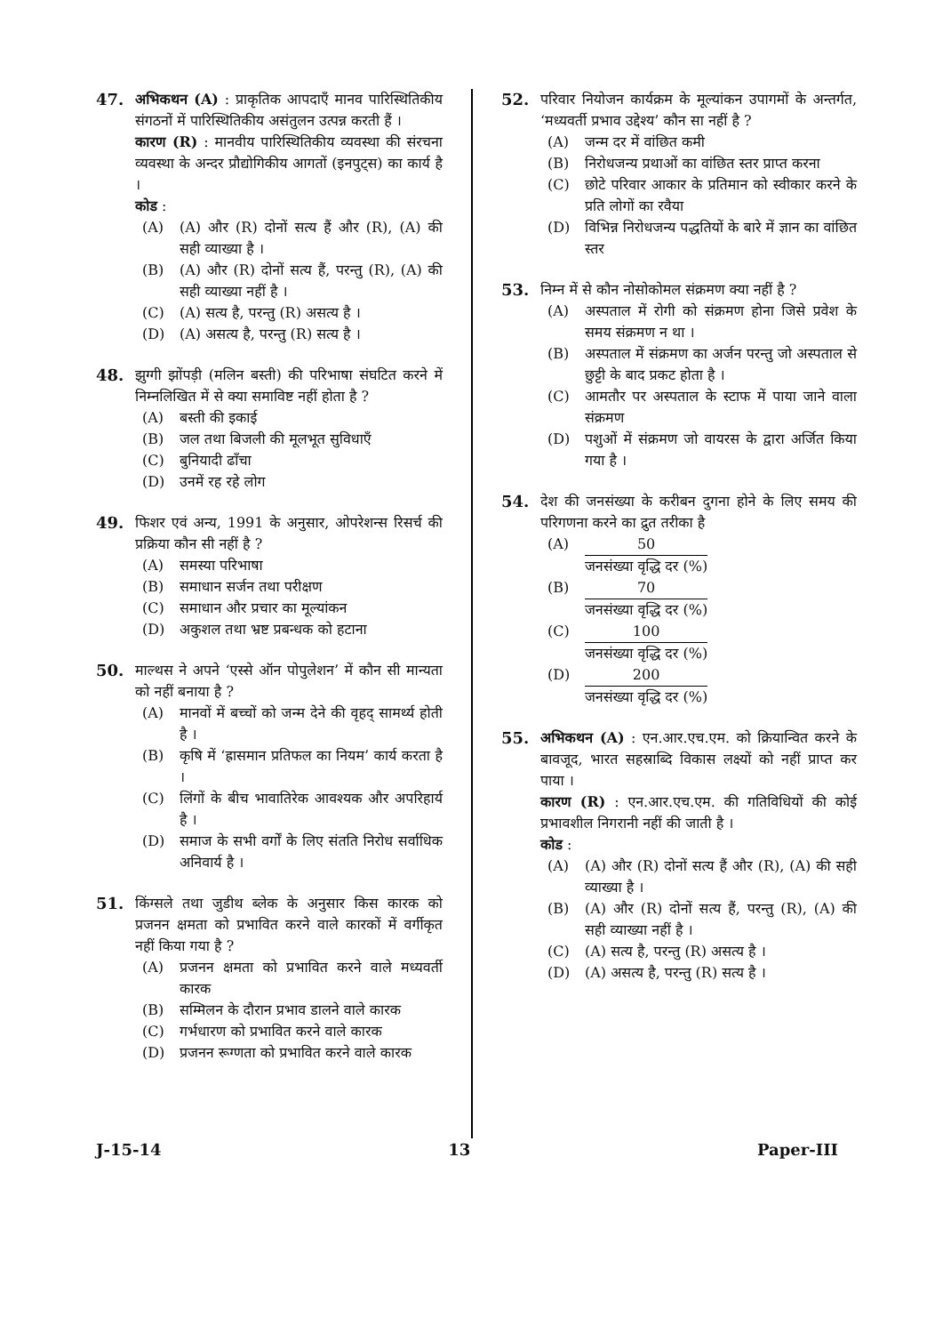47. अभिकथन (A) : प्राकृतिक आपदाएँ मानव पारिस्थितिकीय संगठनों में पारिस्थितिकीय असंतुलन उत्पन्न करती हैं ।
कारण (R) : मानवीय पारिस्थितिकीय व्यवस्था की संरचना व्यवस्था के अन्दर प्रौद्योगिकीय आगतों (इनपुट्स) का कार्य है ।
कोड :
(A) (A) और (R) दोनों सत्य हैं और (R), (A) की सही व्याख्या है ।
(B) (A) और (R) दोनों सत्य हैं, परन्तु (R), (A) की सही व्याख्या नहीं है ।
(C) (A) सत्य है, परन्तु (R) असत्य है ।
(D) (A) असत्य है, परन्तु (R) सत्य है ।
48. झुग्गी झोंपड़ी (मलिन बस्ती) की परिभाषा संघटित करने में निम्नलिखित में से क्या समाविष्ट नहीं होता है ?
(A) बस्ती की इकाई
(B) जल तथा बिजली की मूलभूत सुविधाएँ
(C) बुनियादी ढाँचा
(D) उनमें रह रहे लोग
49. फिशर एवं अन्य, 1991 के अनुसार, ओपरेशन्स रिसर्च की प्रक्रिया कौन सी नहीं है ?
(A) समस्या परिभाषा
(B) समाधान सर्जन तथा परीक्षण
(C) समाधान और प्रचार का मूल्यांकन
(D) अकुशल तथा भ्रष्ट प्रबन्धक को हटाना
50. माल्थस ने अपने ‘एस्से ऑन पोपुलेशन’ में कौन सी मान्यता को नहीं बनाया है ?
(A) मानवों में बच्चों को जन्म देने की वृहद् सामर्थ्य होती है ।
(B) कृषि में ‘ह्रासमान प्रतिफल का नियम’ कार्य करता है ।
(C) लिंगों के बीच भावातिरेक आवश्यक और अपरिहार्य है ।
(D) समाज के सभी वर्गों के लिए संतति निरोध सर्वाधिक अनिवार्य है ।
51. किंग्सले तथा जुडीथ ब्लेक के अनुसार किस कारक को प्रजनन क्षमता को प्रभावित करने वाले कारकों में वर्गीकृत नहीं किया गया है ?
(A) प्रजनन क्षमता को प्रभावित करने वाले मध्यवर्ती कारक
(B) सम्मिलन के दौरान प्रभाव डालने वाले कारक
(C) गर्भधारण को प्रभावित करने वाले कारक
(D) प्रजनन रूग्णता को प्रभावित करने वाले कारक
52. परिवार नियोजन कार्यक्रम के मूल्यांकन उपागमों के अन्तर्गत, ‘मध्यवर्ती प्रभाव उद्देश्य’ कौन सा नहीं है ?
(A) जन्म दर में वांछित कमी
(B) निरोधजन्य प्रथाओं का वांछित स्तर प्राप्त करना
(C) छोटे परिवार आकार के प्रतिमान को स्वीकार करने के प्रति लोगों का रवैया
(D) विभिन्न निरोधजन्य पद्धतियों के बारे में ज्ञान का वांछित स्तर
53. निम्न में से कौन नोसोकोमल संक्रमण क्या नहीं है ?
(A) अस्पताल में रोगी को संक्रमण होना जिसे प्रवेश के समय संक्रमण न था ।
(B) अस्पताल में संक्रमण का अर्जन परन्तु जो अस्पताल से छुट्टी के बाद प्रकट होता है ।
(C) आमतौर पर अस्पताल के स्टाफ में पाया जाने वाला संक्रमण
(D) पशुओं में संक्रमण जो वायरस के द्वारा अर्जित किया गया है ।
54. देश की जनसंख्या के करीबन दुगना होने के लिए समय की परिगणना करने का द्रुत तरीका है
(A) 50
जनसंख्या वृद्धि दर (%)
(B) 70
जनसंख्या वृद्धि दर (%)
(C) 100
जनसंख्या वृद्धि दर (%)
(D) 200
जनसंख्या वृद्धि दर (%)
55. अभिकथन (A) : एन.आर.एच.एम. को क्रियान्वित करने के बावजूद, भारत सहस्राब्दि विकास लक्ष्यों को नहीं प्राप्त कर पाया ।
कारण (R) : एन.आर.एच.एम. की गतिविधियों की कोई प्रभावशील निगरानी नहीं की जाती है ।
कोड :
(A) (A) और (R) दोनों सत्य हैं और (R), (A) की सही व्याख्या है ।
(B) (A) और (R) दोनों सत्य हैं, परन्तु (R), (A) की सही व्याख्या नहीं है ।
(C) (A) सत्य है, परन्तु (R) असत्य है ।
(D) (A) असत्य है, परन्तु (R) सत्य है ।
J-15-14 13 Paper-III